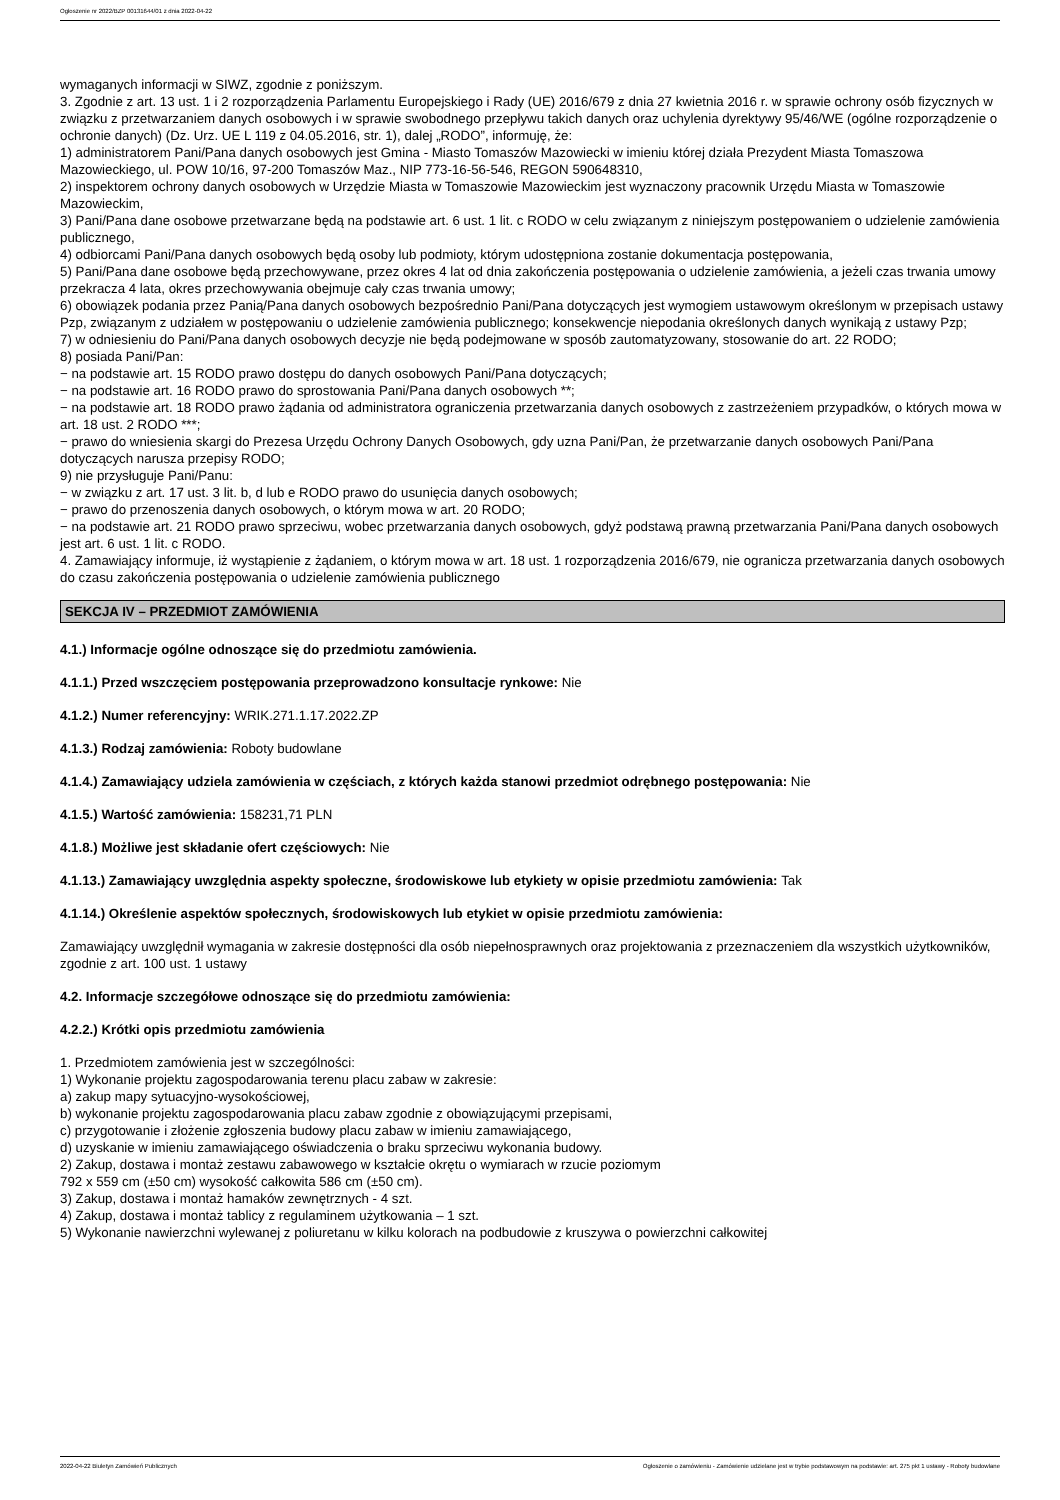Ogłoszenie nr 2022/BZP 00131644/01 z dnia 2022-04-22
wymaganych informacji w SIWZ, zgodnie z poniższym.
3. Zgodnie z art. 13 ust. 1 i 2 rozporządzenia Parlamentu Europejskiego i Rady (UE) 2016/679 z dnia 27 kwietnia 2016 r. w sprawie ochrony osób fizycznych w związku z przetwarzaniem danych osobowych i w sprawie swobodnego przepływu takich danych oraz uchylenia dyrektywy 95/46/WE (ogólne rozporządzenie o ochronie danych) (Dz. Urz. UE L 119 z 04.05.2016, str. 1), dalej „RODO”, informuję, że:
1) administratorem Pani/Pana danych osobowych jest Gmina - Miasto Tomaszów Mazowiecki w imieniu której działa Prezydent Miasta Tomaszowa Mazowieckiego, ul. POW 10/16, 97-200 Tomaszów Maz., NIP 773-16-56-546, REGON 590648310,
2) inspektorem ochrony danych osobowych w Urzędzie Miasta w Tomaszowie Mazowieckim jest wyznaczony pracownik Urzędu Miasta w Tomaszowie Mazowieckim,
3) Pani/Pana dane osobowe przetwarzane będą na podstawie art. 6 ust. 1 lit. c RODO w celu związanym z niniejszym postępowaniem o udzielenie zamówienia publicznego,
4) odbiorcami Pani/Pana danych osobowych będą osoby lub podmioty, którym udostępniona zostanie dokumentacja postępowania,
5) Pani/Pana dane osobowe będą przechowywane, przez okres 4 lat od dnia zakończenia postępowania o udzielenie zamówienia, a jeżeli czas trwania umowy przekracza 4 lata, okres przechowywania obejmuje cały czas trwania umowy;
6) obowiązek podania przez Panią/Pana danych osobowych bezpośrednio Pani/Pana dotyczących jest wymogiem ustawowym określonym w przepisach ustawy Pzp, związanym z udziałem w postępowaniu o udzielenie zamówienia publicznego; konsekwencje niepodania określonych danych wynikają z ustawy Pzp;
7) w odniesieniu do Pani/Pana danych osobowych decyzje nie będą podejmowane w sposób zautomatyzowany, stosowanie do art. 22 RODO;
8) posiada Pani/Pan:
− na podstawie art. 15 RODO prawo dostępu do danych osobowych Pani/Pana dotyczących;
− na podstawie art. 16 RODO prawo do sprostowania Pani/Pana danych osobowych **;
− na podstawie art. 18 RODO prawo żądania od administratora ograniczenia przetwarzania danych osobowych z zastrzeżeniem przypadków, o których mowa w art. 18 ust. 2 RODO ***;
− prawo do wniesienia skargi do Prezesa Urzędu Ochrony Danych Osobowych, gdy uzna Pani/Pan, że przetwarzanie danych osobowych Pani/Pana dotyczących narusza przepisy RODO;
9) nie przysługuje Pani/Panu:
− w związku z art. 17 ust. 3 lit. b, d lub e RODO prawo do usunięcia danych osobowych;
− prawo do przenoszenia danych osobowych, o którym mowa w art. 20 RODO;
− na podstawie art. 21 RODO prawo sprzeciwu, wobec przetwarzania danych osobowych, gdyż podstawą prawną przetwarzania Pani/Pana danych osobowych jest art. 6 ust. 1 lit. c RODO.
4. Zamawiający informuje, iż wystąpienie z żądaniem, o którym mowa w art. 18 ust. 1 rozporządzenia 2016/679, nie ogranicza przetwarzania danych osobowych do czasu zakończenia postępowania o udzielenie zamówienia publicznego
SEKCJA IV – PRZEDMIOT ZAMÓWIENIA
4.1.) Informacje ogólne odnoszące się do przedmiotu zamówienia.
4.1.1.) Przed wszczęciem postępowania przeprowadzono konsultacje rynkowe: Nie
4.1.2.) Numer referencyjny: WRIK.271.1.17.2022.ZP
4.1.3.) Rodzaj zamówienia: Roboty budowlane
4.1.4.) Zamawiający udziela zamówienia w częściach, z których każda stanowi przedmiot odrębnego postępowania: Nie
4.1.5.) Wartość zamówienia: 158231,71 PLN
4.1.8.) Możliwe jest składanie ofert częściowych: Nie
4.1.13.) Zamawiający uwzględnia aspekty społeczne, środowiskowe lub etykiety w opisie przedmiotu zamówienia: Tak
4.1.14.) Określenie aspektów społecznych, środowiskowych lub etykiet w opisie przedmiotu zamówienia:
Zamawiający uwzględnił wymagania w zakresie dostępności dla osób niepełnosprawnych oraz projektowania z przeznaczeniem dla wszystkich użytkowników, zgodnie z art. 100 ust. 1 ustawy
4.2. Informacje szczegółowe odnoszące się do przedmiotu zamówienia:
4.2.2.) Krótki opis przedmiotu zamówienia
1. Przedmiotem zamówienia jest w szczególności:
1) Wykonanie projektu zagospodarowania terenu placu zabaw w zakresie:
a) zakup mapy sytuacyjno-wysokościowej,
b) wykonanie projektu zagospodarowania placu zabaw zgodnie z obowiązującymi przepisami,
c) przygotowanie i złożenie zgłoszenia budowy placu zabaw w imieniu zamawiającego,
d) uzyskanie w imieniu zamawiającego oświadczenia o braku sprzeciwu wykonania budowy.
2) Zakup, dostawa i montaż zestawu zabawowego w kształcie okrętu o wymiarach w rzucie poziomym
792 x 559 cm (±50 cm) wysokość całkowita 586 cm (±50 cm).
3) Zakup, dostawa i montaż hamaków zewnętrznych - 4 szt.
4) Zakup, dostawa i montaż tablicy z regulaminem użytkowania – 1 szt.
5) Wykonanie nawierzchni wylewanej z poliuretanu w kilku kolorach na podbudowie z kruszywa o powierzchni całkowitej
2022-04-22 Biuletyn Zamówień Publicznych Ogłoszenie o zamówieniu - Zamówienie udzielane jest w trybie podstawowym na podstawie: art. 275 pkt 1 ustawy - Roboty budowlane